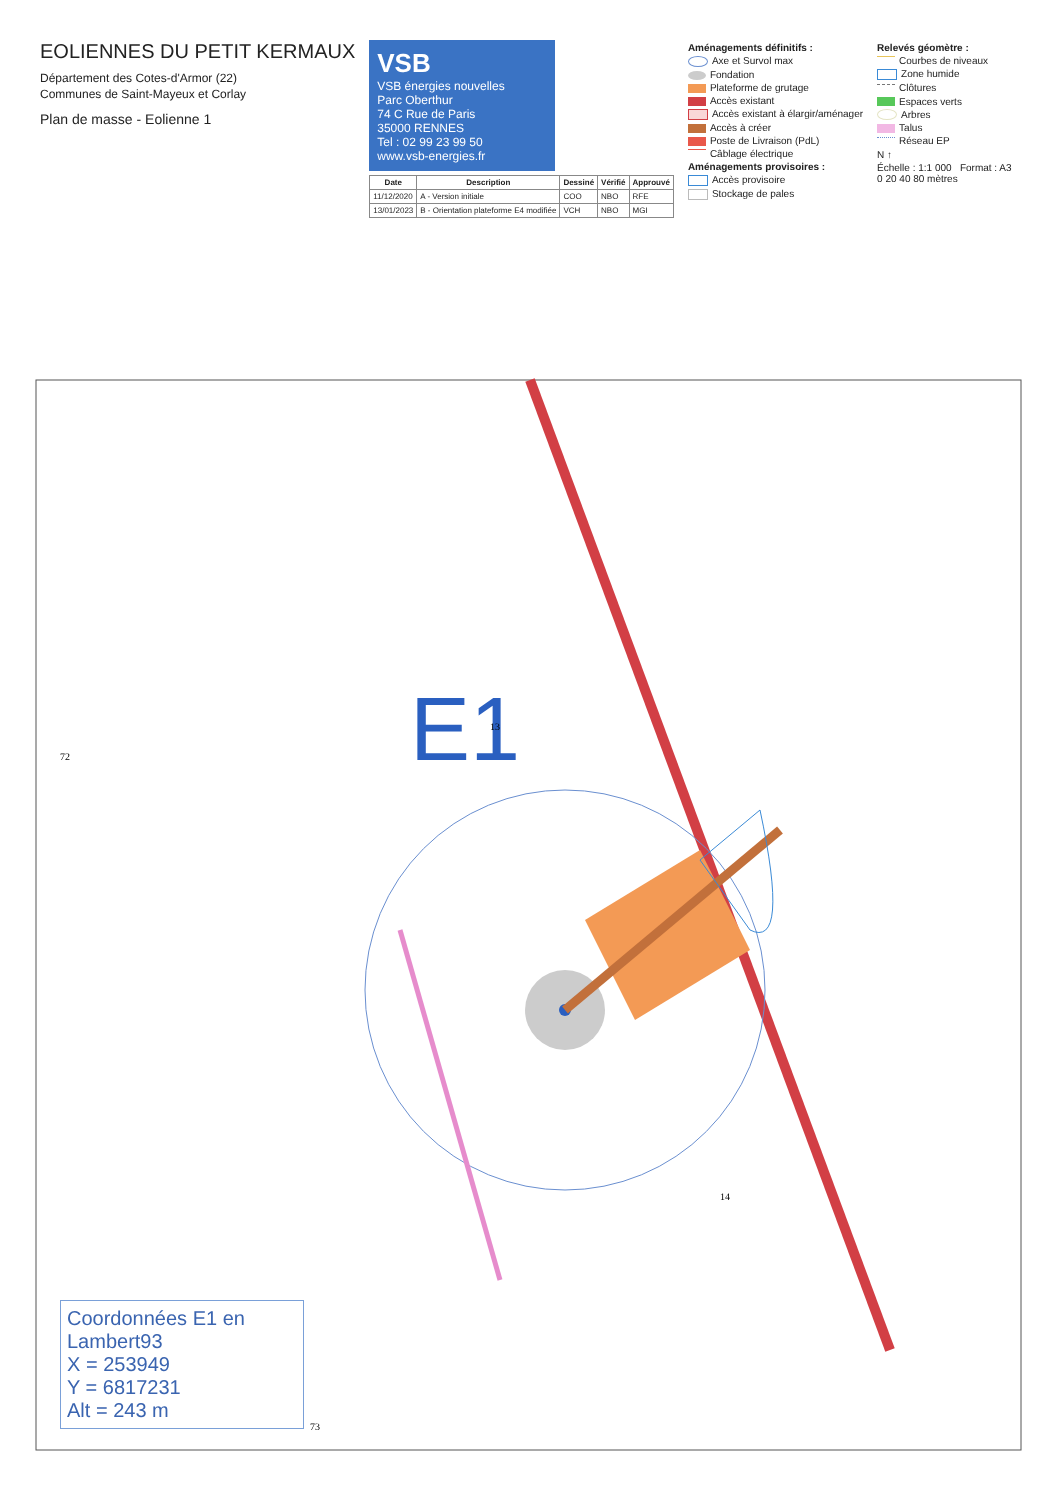EOLIENNES DU PETIT KERMAUX
Département des Cotes-d'Armor (22)
Communes de Saint-Mayeux et Corlay
Plan de masse - Eolienne 1
VSB
VSB énergies nouvelles
Parc Oberthur
74 C Rue de Paris
35000 RENNES
Tel : 02 99 23 99 50
www.vsb-energies.fr
| Date | Description | Dessiné | Vérifié | Approuvé |
| --- | --- | --- | --- | --- |
| 11/12/2020 | A - Version initiale | COO | NBO | RFE |
| 13/01/2023 | B - Orientation plateforme E4 modifiée | VCH | NBO | MGI |
Aménagements définitifs :
Axe et Survol max
Fondation
Plateforme de grutage
Accès existant
Accès existant à élargir/aménager
Accès à créer
Poste de Livraison (PdL)
Câblage électrique
Aménagements provisoires :
Accès provisoire
Stockage de pales
Relevés géomètre :
Courbes de niveaux
Zone humide
Clôtures
Espaces verts
Arbres
Talus
Réseau EP
N ↑
Échelle : 1:1 000 Format : A3
0 20 40 80 mètres
E1
13
72
14
73
Coordonnées E1 en Lambert93
X = 253949
Y = 6817231
Alt = 243 m